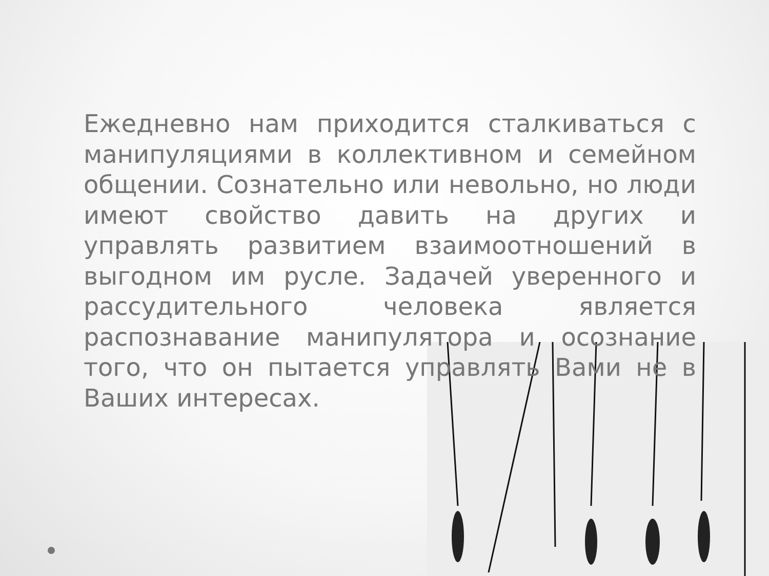Ежедневно нам приходится сталкиваться с манипуляциями в коллективном и семейном общении. Сознательно или невольно, но люди имеют свойство давить на других и управлять развитием взаимоотношений в выгодном им русле. Задачей уверенного и рассудительного человека является распознавание манипулятора и осознание того, что он пытается управлять Вами не в Ваших интересах.